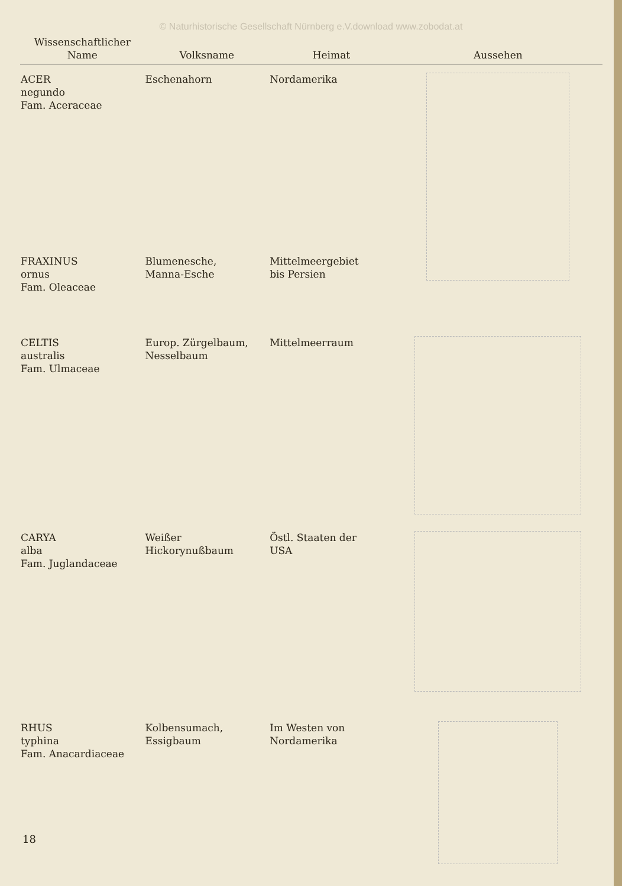© Naturhistorische Gesellschaft Nürnberg e.V.download www.zobodat.at
| Wissenschaftlicher Name | Volksname | Heimat | Aussehen |
| --- | --- | --- | --- |
| ACER negundo Fam. Aceraceae | Eschenahorn | Nordamerika | |
| FRAXINUS ornus Fam. Oleaceae | Blumenesche, Manna-Esche | Mittelmeergebiet bis Persien | |
| CELTIS australis Fam. Ulmaceae | Europ. Zürgelbaum, Nesselbaum | Mittelmeerraum | |
| CARYA alba Fam. Juglandaceae | Weißer Hickorynußbaum | Östl. Staaten der USA | |
| RHUS typhina Fam. Anacardiaceae | Kolbensumach, Essigbaum | Im Westen von Nordamerika | |
18